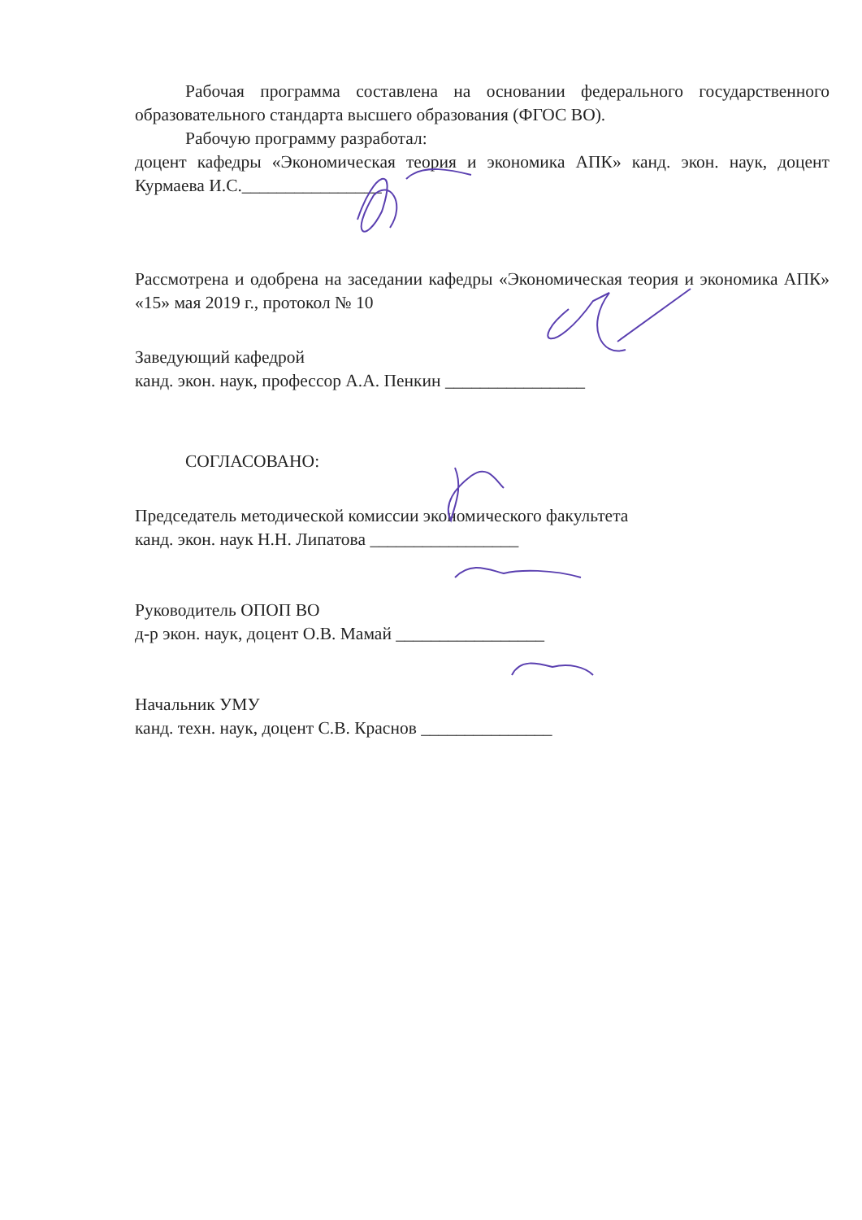Рабочая программа составлена на основании федерального государственного образовательного стандарта высшего образования (ФГОС ВО).
Рабочую программу разработал:
доцент кафедры «Экономическая теория и экономика АПК» канд. экон. наук, доцент Курмаева И.С.________________
Рассмотрена и одобрена на заседании кафедры «Экономическая теория и экономика АПК» «15» мая 2019 г., протокол № 10
Заведующий кафедрой
канд. экон. наук, профессор А.А. Пенкин ________________
СОГЛАСОВАНО:
Председатель методической комиссии экономического факультета
канд. экон. наук Н.Н. Липатова _________________
Руководитель ОПОП ВО
д-р экон. наук, доцент О.В. Мамай _________________
Начальник УМУ
канд. техн. наук, доцент С.В. Краснов _______________